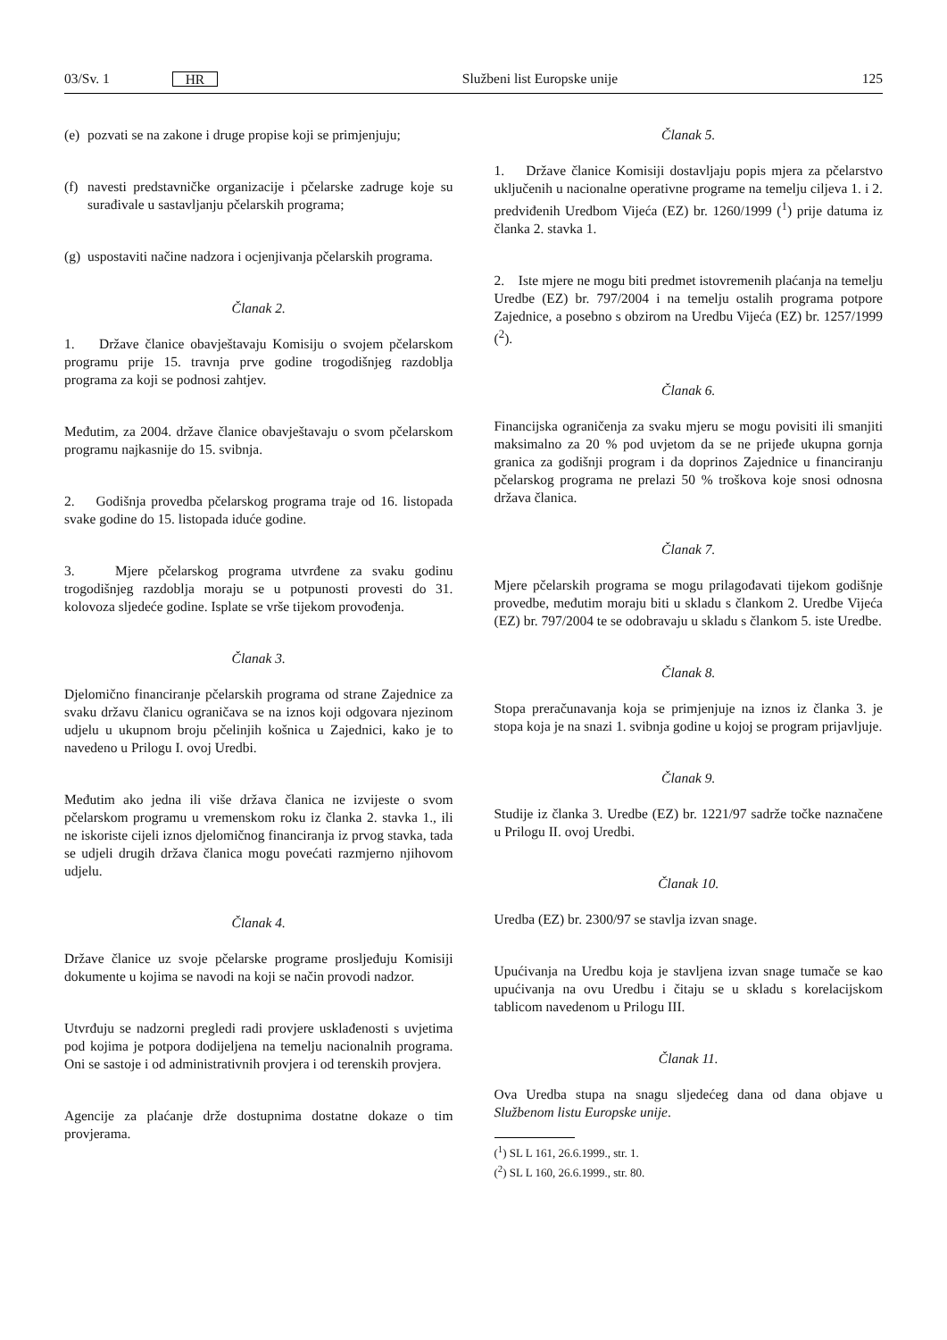03/Sv. 1 HR Službeni list Europske unije 125
(e)
pozvati se na zakone i druge propise koji se primjenjuju;
(f)
navesti predstavničke organizacije i pčelarske zadruge koje su surađivale u sastavljanju pčelarskih programa;
(g)
uspostaviti načine nadzora i ocjenjivanja pčelarskih programa.
Članak 2.
1. Države članice obavještavaju Komisiju o svojem pčelarskom programu prije 15. travnja prve godine trogodišnjeg razdoblja programa za koji se podnosi zahtjev.
Međutim, za 2004. države članice obavještavaju o svom pčelarskom programu najkasnije do 15. svibnja.
2. Godišnja provedba pčelarskog programa traje od 16. listopada svake godine do 15. listopada iduće godine.
3. Mjere pčelarskog programa utvrđene za svaku godinu trogodišnjeg razdoblja moraju se u potpunosti provesti do 31. kolovoza sljedeće godine. Isplate se vrše tijekom provođenja.
Članak 3.
Djelomično financiranje pčelarskih programa od strane Zajednice za svaku državu članicu ograničava se na iznos koji odgovara njezinom udjelu u ukupnom broju pčelinjih košnica u Zajednici, kako je to navedeno u Prilogu I. ovoj Uredbi.
Međutim ako jedna ili više država članica ne izvijeste o svom pčelarskom programu u vremenskom roku iz članka 2. stavka 1., ili ne iskoriste cijeli iznos djelomičnog financiranja iz prvog stavka, tada se udjeli drugih država članica mogu povećati razmjerno njihovom udjelu.
Članak 4.
Države članice uz svoje pčelarske programe prosljeđuju Komisiji dokumente u kojima se navodi na koji se način provodi nadzor.
Utvrđuju se nadzorni pregledi radi provjere usklađenosti s uvjetima pod kojima je potpora dodijeljena na temelju nacionalnih programa. Oni se sastoje i od administrativnih provjera i od terenskih provjera.
Agencije za plaćanje drže dostupnima dostatne dokaze o tim provjerama.
Članak 5.
1. Države članice Komisiji dostavljaju popis mjera za pčelarstvo uključenih u nacionalne operativne programe na temelju ciljeva 1. i 2. predviđenih Uredbom Vijeća (EZ) br. 1260/1999 (<sup>1</sup>) prije datuma iz članka 2. stavka 1.
2. Iste mjere ne mogu biti predmet istovremenih plaćanja na temelju Uredbe (EZ) br. 797/2004 i na temelju ostalih programa potpore Zajednice, a posebno s obzirom na Uredbu Vijeća (EZ) br. 1257/1999 (<sup>2</sup>).
Članak 6.
Financijska ograničenja za svaku mjeru se mogu povisiti ili smanjiti maksimalno za 20 % pod uvjetom da se ne prijeđe ukupna gornja granica za godišnji program i da doprinos Zajednice u financiranju pčelarskog programa ne prelazi 50 % troškova koje snosi odnosna država članica.
Članak 7.
Mjere pčelarskih programa se mogu prilagođavati tijekom godišnje provedbe, međutim moraju biti u skladu s člankom 2. Uredbe Vijeća (EZ) br. 797/2004 te se odobravaju u skladu s člankom 5. iste Uredbe.
Članak 8.
Stopa preračunavanja koja se primjenjuje na iznos iz članka 3. je stopa koja je na snazi 1. svibnja godine u kojoj se program prijavljuje.
Članak 9.
Studije iz članka 3. Uredbe (EZ) br. 1221/97 sadrže točke naznačene u Prilogu II. ovoj Uredbi.
Članak 10.
Uredba (EZ) br. 2300/97 se stavlja izvan snage.
Upućivanja na Uredbu koja je stavljena izvan snage tumače se kao upućivanja na ovu Uredbu i čitaju se u skladu s korelacijskom tablicom navedenom u Prilogu III.
Članak 11.
Ova Uredba stupa na snagu sljedećeg dana od dana objave u Službenom listu Europske unije.
(<sup>1</sup>) SL L 161, 26.6.1999., str. 1.
(<sup>2</sup>) SL L 160, 26.6.1999., str. 80.